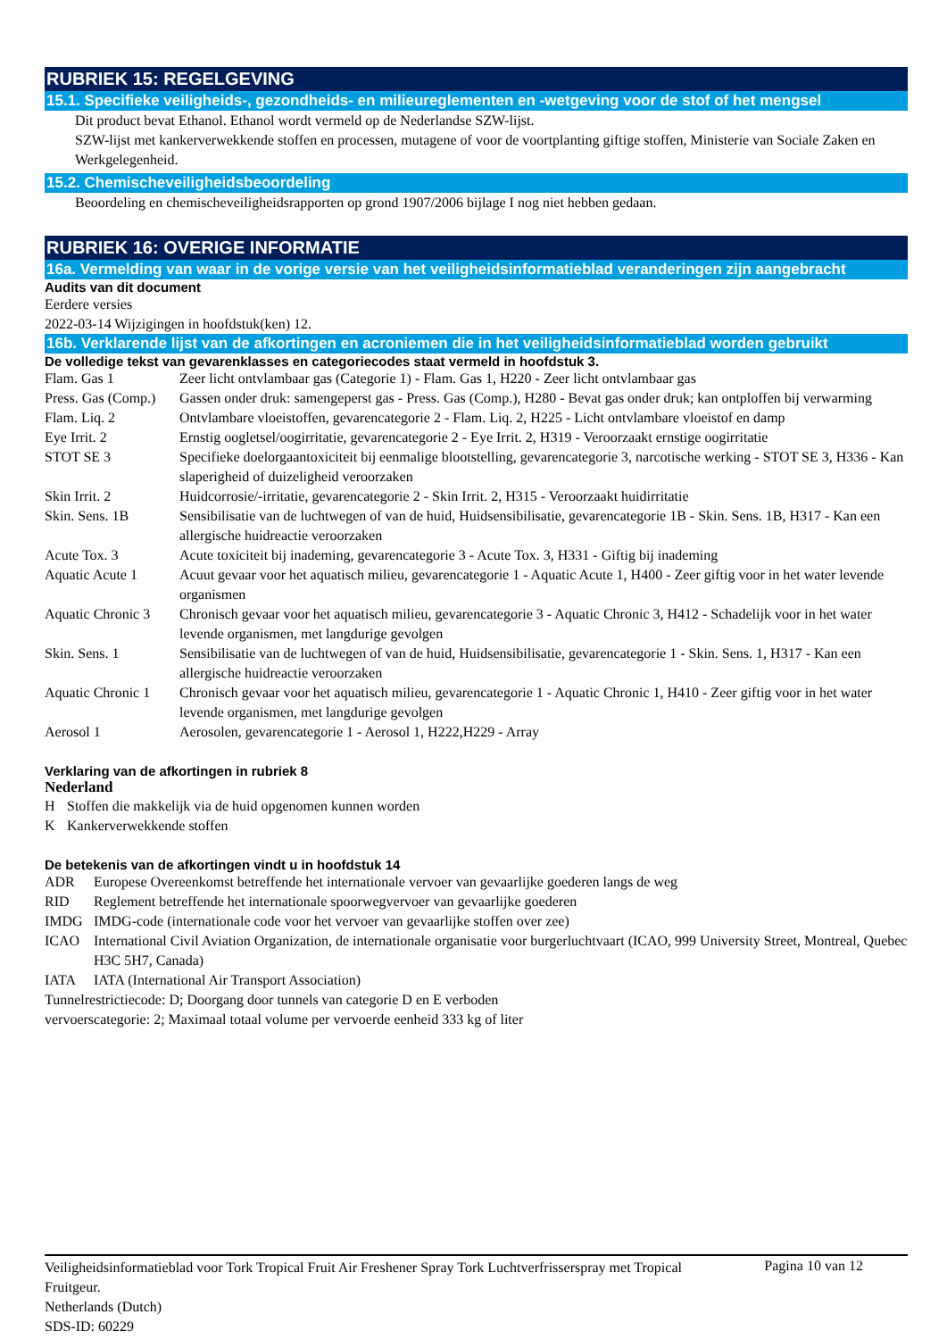RUBRIEK 15: REGELGEVING
15.1. Specifieke veiligheids-, gezondheids- en milieureglementen en -wetgeving voor de stof of het mengsel
Dit product bevat Ethanol. Ethanol wordt vermeld op de Nederlandse SZW-lijst.
SZW-lijst met kankerverwekkende stoffen en processen, mutagene of voor de voortplanting giftige stoffen, Ministerie van Sociale Zaken en Werkgelegenheid.
15.2. Chemischeveiligheidsbeoordeling
Beoordeling en chemischeveiligheidsrapporten op grond 1907/2006 bijlage I nog niet hebben gedaan.
RUBRIEK 16: OVERIGE INFORMATIE
16a. Vermelding van waar in de vorige versie van het veiligheidsinformatieblad veranderingen zijn aangebracht
Audits van dit document
Eerdere versies
2022-03-14 Wijzigingen in hoofdstuk(ken) 12.
16b. Verklarende lijst van de afkortingen en acroniemen die in het veiligheidsinformatieblad worden gebruikt
De volledige tekst van gevarenklasses en categoriecodes staat vermeld in hoofdstuk 3.
| Flam. Gas 1 | Zeer licht ontvlambaar gas (Categorie 1) - Flam. Gas 1, H220 - Zeer licht ontvlambaar gas |
| Press. Gas (Comp.) | Gassen onder druk: samengeperst gas - Press. Gas (Comp.), H280 - Bevat gas onder druk; kan ontploffen bij verwarming |
| Flam. Liq. 2 | Ontvlambare vloeistoffen, gevarencategorie 2 - Flam. Liq. 2, H225 - Licht ontvlambare vloeistof en damp |
| Eye Irrit. 2 | Ernstig oogletsel/oogirritatie, gevarencategorie 2 - Eye Irrit. 2, H319 - Veroorzaakt ernstige oogirritatie |
| STOT SE 3 | Specifieke doelorgaantoxiciteit bij eenmalige blootstelling, gevarencategorie 3, narcotische werking - STOT SE 3, H336 - Kan slaperigheid of duizeligheid veroorzaken |
| Skin Irrit. 2 | Huidcorrosie/-irritatie, gevarencategorie 2 - Skin Irrit. 2, H315 - Veroorzaakt huidirritatie |
| Skin. Sens. 1B | Sensibilisatie van de luchtwegen of van de huid, Huidsensibilisatie, gevarencategorie 1B - Skin. Sens. 1B, H317 - Kan een allergische huidreactie veroorzaken |
| Acute Tox. 3 | Acute toxiciteit bij inademing, gevarencategorie 3 - Acute Tox. 3, H331 - Giftig bij inademing |
| Aquatic Acute 1 | Acuut gevaar voor het aquatisch milieu, gevarencategorie 1 - Aquatic Acute 1, H400 - Zeer giftig voor in het water levende organismen |
| Aquatic Chronic 3 | Chronisch gevaar voor het aquatisch milieu, gevarencategorie 3 - Aquatic Chronic 3, H412 - Schadelijk voor in het water levende organismen, met langdurige gevolgen |
| Skin. Sens. 1 | Sensibilisatie van de luchtwegen of van de huid, Huidsensibilisatie, gevarencategorie 1 - Skin. Sens. 1, H317 - Kan een allergische huidreactie veroorzaken |
| Aquatic Chronic 1 | Chronisch gevaar voor het aquatisch milieu, gevarencategorie 1 - Aquatic Chronic 1, H410 - Zeer giftig voor in het water levende organismen, met langdurige gevolgen |
| Aerosol 1 | Aerosolen, gevarencategorie 1 - Aerosol 1, H222,H229 - Array |
Verklaring van de afkortingen in rubriek 8
Nederland
| H | Stoffen die makkelijk via de huid opgenomen kunnen worden |
| K | Kankerverwekkende stoffen |
De betekenis van de afkortingen vindt u in hoofdstuk 14
| ADR | Europese Overeenkomst betreffende het internationale vervoer van gevaarlijke goederen langs de weg |
| RID | Reglement betreffende het internationale spoorwegvervoer van gevaarlijke goederen |
| IMDG | IMDG-code (internationale code voor het vervoer van gevaarlijke stoffen over zee) |
| ICAO | International Civil Aviation Organization, de internationale organisatie voor burgerluchtvaart (ICAO, 999 University Street, Montreal, Quebec H3C 5H7, Canada) |
| IATA | IATA (International Air Transport Association) |
Tunnelrestrictiecode: D; Doorgang door tunnels van categorie D en E verboden
vervoerscategorie: 2; Maximaal totaal volume per vervoerde eenheid 333 kg of liter
Veiligheidsinformatieblad voor Tork Tropical Fruit Air Freshener Spray Tork Luchtverfrisserspray met Tropical Fruitgeur.
Netherlands (Dutch)
SDS-ID: 60229
Pagina 10 van 12